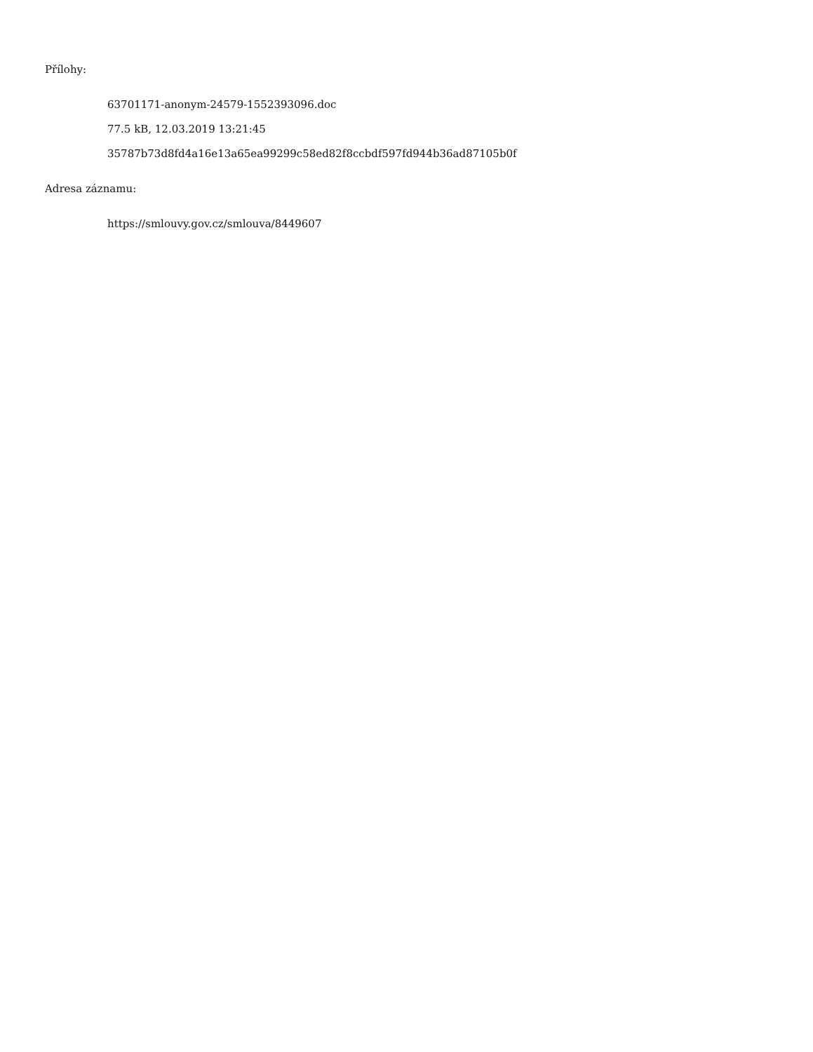Přílohy:
63701171-anonym-24579-1552393096.doc
77.5 kB, 12.03.2019 13:21:45
35787b73d8fd4a16e13a65ea99299c58ed82f8ccbdf597fd944b36ad87105b0f
Adresa záznamu:
https://smlouvy.gov.cz/smlouva/8449607